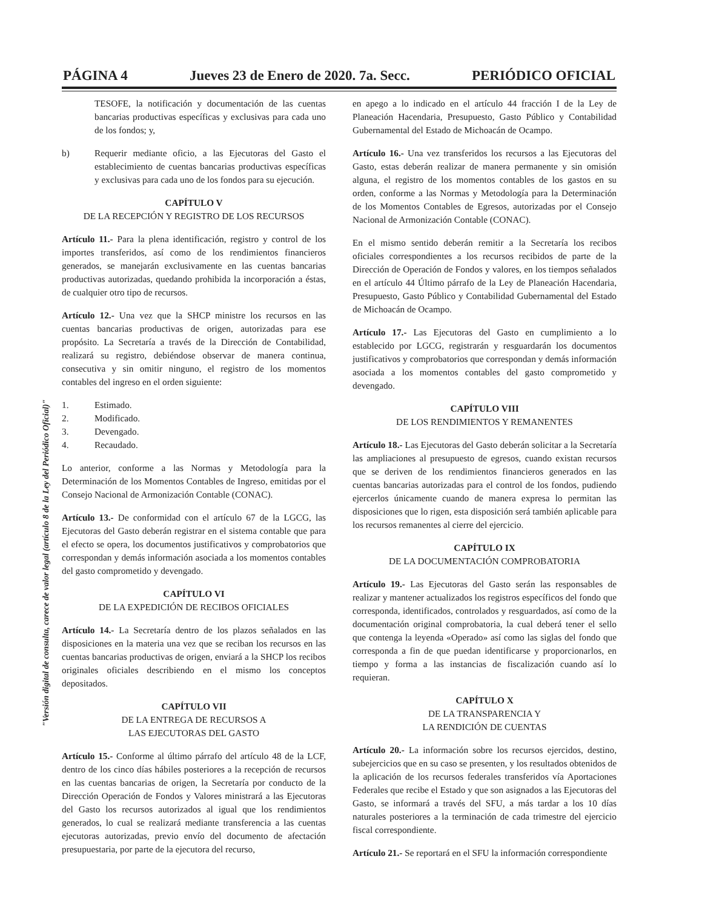PÁGINA 4 Jueves 23 de Enero de 2020. 7a. Secc. PERIÓDICO OFICIAL
"Versión digital de consulta, carece de valor legal (artículo 8 de la Ley del Periódico Oficial)"
TESOFE, la notificación y documentación de las cuentas bancarias productivas específicas y exclusivas para cada uno de los fondos; y,
b) Requerir mediante oficio, a las Ejecutoras del Gasto el establecimiento de cuentas bancarias productivas específicas y exclusivas para cada uno de los fondos para su ejecución.
CAPÍTULO V
DE LA RECEPCIÓN Y REGISTRO DE LOS RECURSOS
Artículo 11.- Para la plena identificación, registro y control de los importes transferidos, así como de los rendimientos financieros generados, se manejarán exclusivamente en las cuentas bancarias productivas autorizadas, quedando prohibida la incorporación a éstas, de cualquier otro tipo de recursos.
Artículo 12.- Una vez que la SHCP ministre los recursos en las cuentas bancarias productivas de origen, autorizadas para ese propósito. La Secretaría a través de la Dirección de Contabilidad, realizará su registro, debiéndose observar de manera continua, consecutiva y sin omitir ninguno, el registro de los momentos contables del ingreso en el orden siguiente:
1. Estimado.
2. Modificado.
3. Devengado.
4. Recaudado.
Lo anterior, conforme a las Normas y Metodología para la Determinación de los Momentos Contables de Ingreso, emitidas por el Consejo Nacional de Armonización Contable (CONAC).
Artículo 13.- De conformidad con el artículo 67 de la LGCG, las Ejecutoras del Gasto deberán registrar en el sistema contable que para el efecto se opera, los documentos justificativos y comprobatorios que correspondan y demás información asociada a los momentos contables del gasto comprometido y devengado.
CAPÍTULO VI
DE LA EXPEDICIÓN DE RECIBOS OFICIALES
Artículo 14.- La Secretaría dentro de los plazos señalados en las disposiciones en la materia una vez que se reciban los recursos en las cuentas bancarias productivas de origen, enviará a la SHCP los recibos originales oficiales describiendo en el mismo los conceptos depositados.
CAPÍTULO VII
DE LA ENTREGA DE RECURSOS A
LAS EJECUTORAS DEL GASTO
Artículo 15.- Conforme al último párrafo del artículo 48 de la LCF, dentro de los cinco días hábiles posteriores a la recepción de recursos en las cuentas bancarias de origen, la Secretaría por conducto de la Dirección Operación de Fondos y Valores ministrará a las Ejecutoras del Gasto los recursos autorizados al igual que los rendimientos generados, lo cual se realizará mediante transferencia a las cuentas ejecutoras autorizadas, previo envío del documento de afectación presupuestaria, por parte de la ejecutora del recurso,
en apego a lo indicado en el artículo 44 fracción I de la Ley de Planeación Hacendaria, Presupuesto, Gasto Público y Contabilidad Gubernamental del Estado de Michoacán de Ocampo.
Artículo 16.- Una vez transferidos los recursos a las Ejecutoras del Gasto, estas deberán realizar de manera permanente y sin omisión alguna, el registro de los momentos contables de los gastos en su orden, conforme a las Normas y Metodología para la Determinación de los Momentos Contables de Egresos, autorizadas por el Consejo Nacional de Armonización Contable (CONAC).
En el mismo sentido deberán remitir a la Secretaría los recibos oficiales correspondientes a los recursos recibidos de parte de la Dirección de Operación de Fondos y valores, en los tiempos señalados en el artículo 44 Último párrafo de la Ley de Planeación Hacendaria, Presupuesto, Gasto Público y Contabilidad Gubernamental del Estado de Michoacán de Ocampo.
Artículo 17.- Las Ejecutoras del Gasto en cumplimiento a lo establecido por LGCG, registrarán y resguardarán los documentos justificativos y comprobatorios que correspondan y demás información asociada a los momentos contables del gasto comprometido y devengado.
CAPÍTULO VIII
DE LOS RENDIMIENTOS Y REMANENTES
Artículo 18.- Las Ejecutoras del Gasto deberán solicitar a la Secretaría las ampliaciones al presupuesto de egresos, cuando existan recursos que se deriven de los rendimientos financieros generados en las cuentas bancarias autorizadas para el control de los fondos, pudiendo ejercerlos únicamente cuando de manera expresa lo permitan las disposiciones que lo rigen, esta disposición será también aplicable para los recursos remanentes al cierre del ejercicio.
CAPÍTULO IX
DE LA DOCUMENTACIÓN COMPROBATORIA
Artículo 19.- Las Ejecutoras del Gasto serán las responsables de realizar y mantener actualizados los registros específicos del fondo que corresponda, identificados, controlados y resguardados, así como de la documentación original comprobatoria, la cual deberá tener el sello que contenga la leyenda «Operado» así como las siglas del fondo que corresponda a fin de que puedan identificarse y proporcionarlos, en tiempo y forma a las instancias de fiscalización cuando así lo requieran.
CAPÍTULO X
DE LA TRANSPARENCIA Y
LA RENDICIÓN DE CUENTAS
Artículo 20.- La información sobre los recursos ejercidos, destino, subejercicios que en su caso se presenten, y los resultados obtenidos de la aplicación de los recursos federales transferidos vía Aportaciones Federales que recibe el Estado y que son asignados a las Ejecutoras del Gasto, se informará a través del SFU, a más tardar a los 10 días naturales posteriores a la terminación de cada trimestre del ejercicio fiscal correspondiente.
Artículo 21.- Se reportará en el SFU la información correspondiente